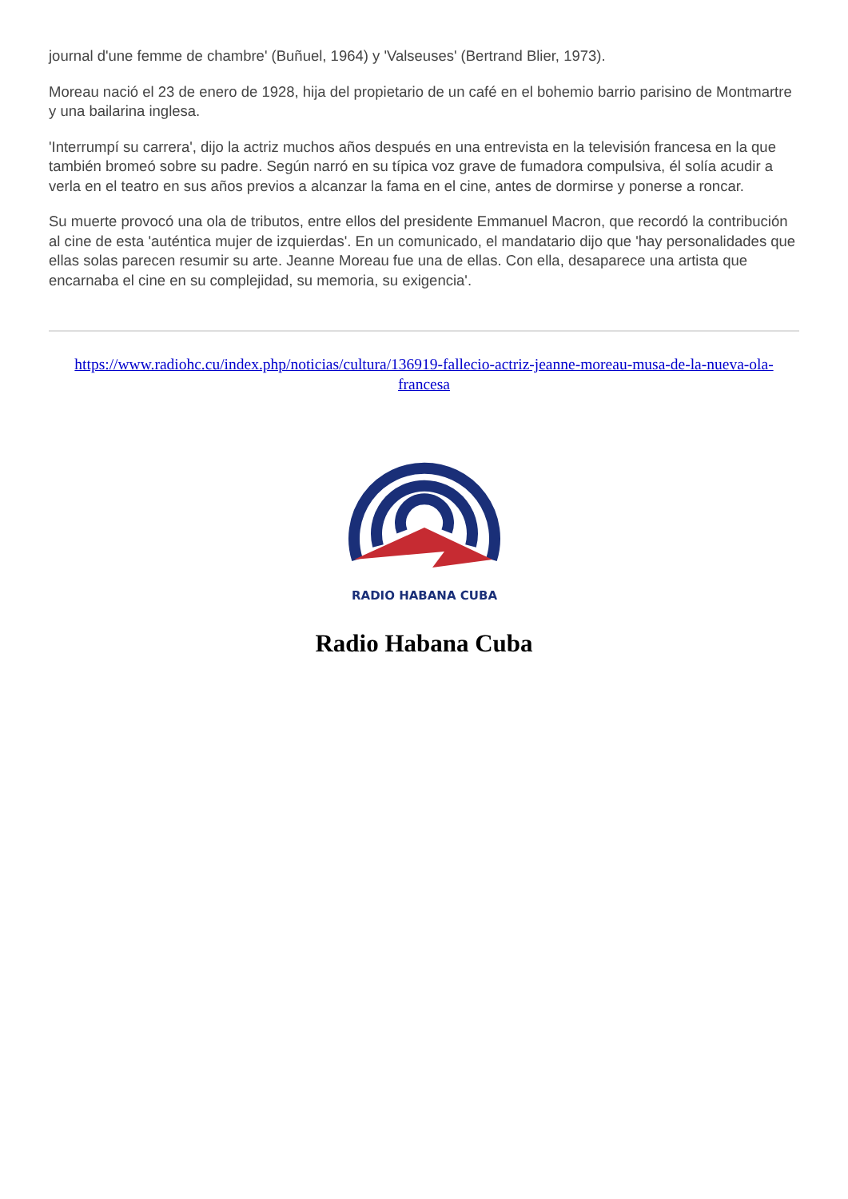journal d'une femme de chambre' (Buñuel, 1964) y 'Valseuses' (Bertrand Blier, 1973).
Moreau nació el 23 de enero de 1928, hija del propietario de un café en el bohemio barrio parisino de Montmartre y una bailarina inglesa.
'Interrumpí su carrera', dijo la actriz muchos años después en una entrevista en la televisión francesa en la que también bromeó sobre su padre. Según narró en su típica voz grave de fumadora compulsiva, él solía acudir a verla en el teatro en sus años previos a alcanzar la fama en el cine, antes de dormirse y ponerse a roncar.
Su muerte provocó una ola de tributos, entre ellos del presidente Emmanuel Macron, que recordó la contribución al cine de esta 'auténtica mujer de izquierdas'. En un comunicado, el mandatario dijo que 'hay personalidades que ellas solas parecen resumir su arte. Jeanne Moreau fue una de ellas. Con ella, desaparece una artista que encarnaba el cine en su complejidad, su memoria, su exigencia'.
https://www.radiohc.cu/index.php/noticias/cultura/136919-fallecio-actriz-jeanne-moreau-musa-de-la-nueva-ola-francesa
RADIO HABANA CUBA
Radio Habana Cuba